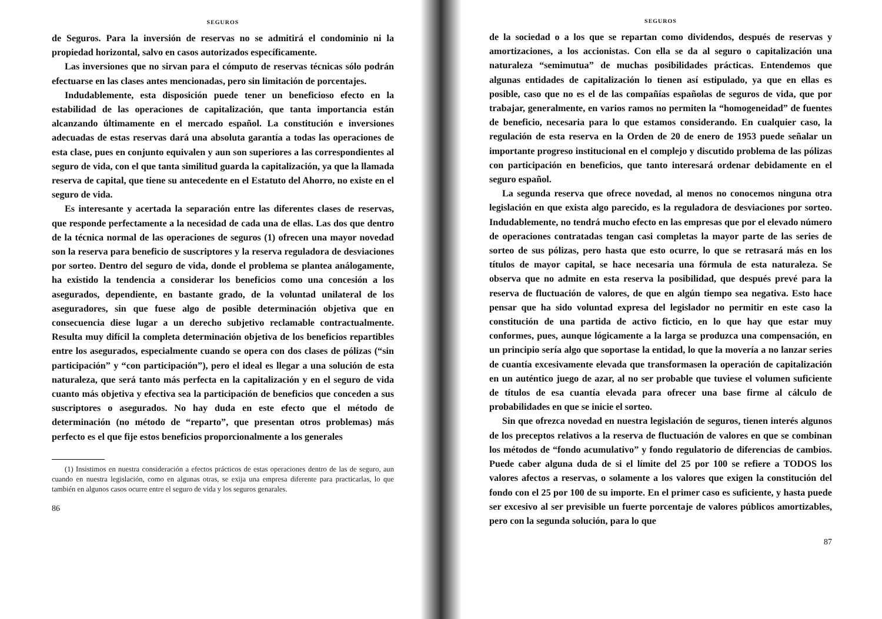SEGUROS
de Seguros. Para la inversión de reservas no se admitirá el condominio ni la propiedad horizontal, salvo en casos autorizados específicamente.
Las inversiones que no sirvan para el cómputo de reservas técnicas sólo podrán efectuarse en las clases antes mencionadas, pero sin limitación de porcentajes.
Indudablemente, esta disposición puede tener un beneficioso efecto en la estabilidad de las operaciones de capitalización, que tanta importancia están alcanzando últimamente en el mercado español. La constitución e inversiones adecuadas de estas reservas dará una absoluta garantía a todas las operaciones de esta clase, pues en conjunto equivalen y aun son superiores a las correspondientes al seguro de vida, con el que tanta similitud guarda la capitalización, ya que la llamada reserva de capital, que tiene su antecedente en el Estatuto del Ahorro, no existe en el seguro de vida.
Es interesante y acertada la separación entre las diferentes clases de reservas, que responde perfectamente a la necesidad de cada una de ellas. Las dos que dentro de la técnica normal de las operaciones de seguros (1) ofrecen una mayor novedad son la reserva para beneficio de suscriptores y la reserva reguladora de desviaciones por sorteo. Dentro del seguro de vida, donde el problema se plantea análogamente, ha existido la tendencia a considerar los beneficios como una concesión a los asegurados, dependiente, en bastante grado, de la voluntad unilateral de los aseguradores, sin que fuese algo de posible determinación objetiva que en consecuencia diese lugar a un derecho subjetivo reclamable contractualmente. Resulta muy difícil la completa determinación objetiva de los beneficios repartibles entre los asegurados, especialmente cuando se opera con dos clases de pólizas (“sin participación” y “con participación”), pero el ideal es llegar a una solución de esta naturaleza, que será tanto más perfecta en la capitalización y en el seguro de vida cuanto más objetiva y efectiva sea la participación de beneficios que conceden a sus suscriptores o asegurados. No hay duda en este efecto que el método de determinación (no método de “reparto”, que presentan otros problemas) más perfecto es el que fije estos beneficios proporcionalmente a los generales
(1) Insistimos en nuestra consideración a efectos prácticos de estas operaciones dentro de las de seguro, aun cuando en nuestra legislación, como en algunas otras, se exija una empresa diferente para practicarlas, lo que también en algunos casos ocurre entre el seguro de vida y los seguros genarales.
86
SEGUROS
de la sociedad o a los que se repartan como dividendos, después de reservas y amortizaciones, a los accionistas. Con ella se da al seguro o capitalización una naturaleza “semimutua” de muchas posibilidades prácticas. Entendemos que algunas entidades de capitalización lo tienen así estipulado, ya que en ellas es posible, caso que no es el de las compañías españolas de seguros de vida, que por trabajar, generalmente, en varios ramos no permiten la “homogeneidad” de fuentes de beneficio, necesaria para lo que estamos considerando. En cualquier caso, la regulación de esta reserva en la Orden de 20 de enero de 1953 puede señalar un importante progreso institucional en el complejo y discutido problema de las pólizas con participación en beneficios, que tanto interesará ordenar debidamente en el seguro español.
La segunda reserva que ofrece novedad, al menos no conocemos ninguna otra legislación en que exista algo parecido, es la reguladora de desviaciones por sorteo. Indudablemente, no tendrá mucho efecto en las empresas que por el elevado número de operaciones contratadas tengan casi completas la mayor parte de las series de sorteo de sus pólizas, pero hasta que esto ocurre, lo que se retrasará más en los títulos de mayor capital, se hace necesaria una fórmula de esta naturaleza. Se observa que no admite en esta reserva la posibilidad, que después prevé para la reserva de fluctuación de valores, de que en algún tiempo sea negativa. Esto hace pensar que ha sido voluntad expresa del legislador no permitir en este caso la constitución de una partida de activo ficticio, en lo que hay que estar muy conformes, pues, aunque lógicamente a la larga se produzca una compensación, en un principio sería algo que soportase la entidad, lo que la movería a no lanzar series de cuantía excesivamente elevada que transformasen la operación de capitalización en un auténtico juego de azar, al no ser probable que tuviese el volumen suficiente de títulos de esa cuantía elevada para ofrecer una base firme al cálculo de probabilidades en que se inicie el sorteo.
Sin que ofrezca novedad en nuestra legislación de seguros, tienen interés algunos de los preceptos relativos a la reserva de fluctuación de valores en que se combinan los métodos de “fondo acumulativo” y fondo regulatorio de diferencias de cambios. Puede caber alguna duda de si el límite del 25 por 100 se refiere a TODOS los valores afectos a reservas, o solamente a los valores que exigen la constitución del fondo con el 25 por 100 de su importe. En el primer caso es suficiente, y hasta puede ser excesivo al ser previsible un fuerte porcentaje de valores públicos amortizables, pero con la segunda solución, para lo que
87